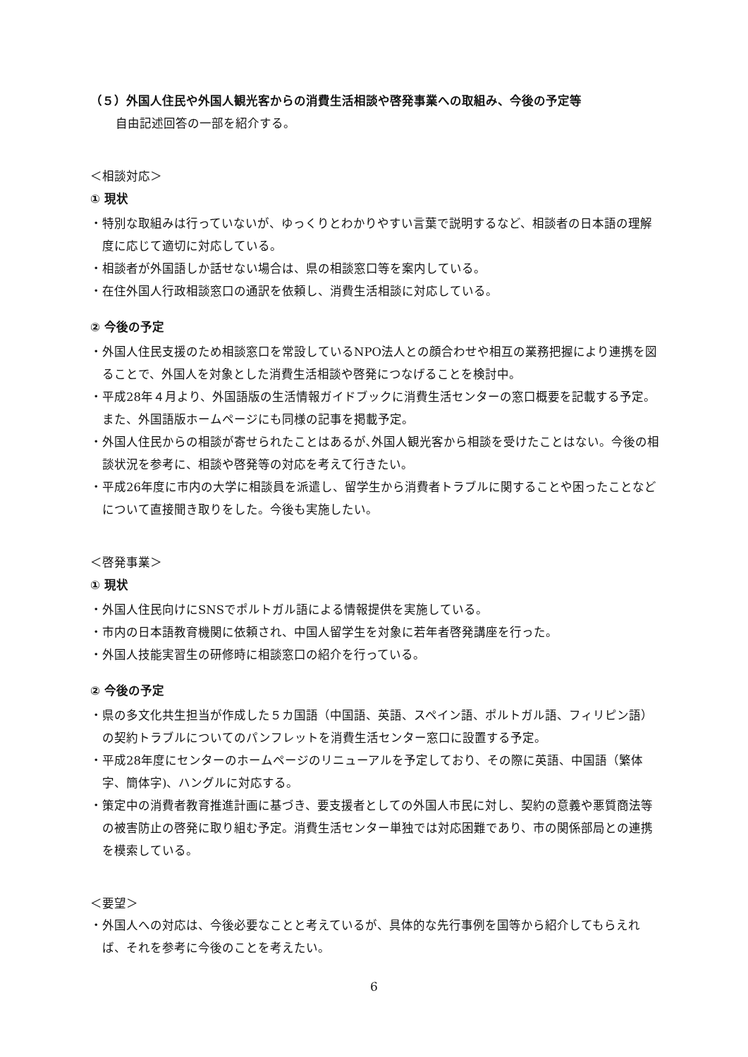（５）外国人住民や外国人観光客からの消費生活相談や啓発事業への取組み、今後の予定等
自由記述回答の一部を紹介する。
＜相談対応＞
① 現状
・特別な取組みは行っていないが、ゆっくりとわかりやすい言葉で説明するなど、相談者の日本語の理解度に応じて適切に対応している。
・相談者が外国語しか話せない場合は、県の相談窓口等を案内している。
・在住外国人行政相談窓口の通訳を依頼し、消費生活相談に対応している。
② 今後の予定
・外国人住民支援のため相談窓口を常設しているNPO法人との顔合わせや相互の業務把握により連携を図ることで、外国人を対象とした消費生活相談や啓発につなげることを検討中。
・平成28年４月より、外国語版の生活情報ガイドブックに消費生活センターの窓口概要を記載する予定。また、外国語版ホームページにも同様の記事を掲載予定。
・外国人住民からの相談が寄せられたことはあるが､外国人観光客から相談を受けたことはない。今後の相談状況を参考に、相談や啓発等の対応を考えて行きたい。
・平成26年度に市内の大学に相談員を派遣し、留学生から消費者トラブルに関することや困ったことなどについて直接聞き取りをした。今後も実施したい。
＜啓発事業＞
① 現状
・外国人住民向けにSNSでポルトガル語による情報提供を実施している。
・市内の日本語教育機関に依頼され、中国人留学生を対象に若年者啓発講座を行った。
・外国人技能実習生の研修時に相談窓口の紹介を行っている。
② 今後の予定
・県の多文化共生担当が作成した５カ国語（中国語、英語、スペイン語、ポルトガル語、フィリピン語）の契約トラブルについてのパンフレットを消費生活センター窓口に設置する予定。
・平成28年度にセンターのホームページのリニューアルを予定しており、その際に英語、中国語（繁体字、簡体字)、ハングルに対応する。
・策定中の消費者教育推進計画に基づき、要支援者としての外国人市民に対し、契約の意義や悪質商法等の被害防止の啓発に取り組む予定。消費生活センター単独では対応困難であり、市の関係部局との連携を模索している。
＜要望＞
・外国人への対応は、今後必要なことと考えているが、具体的な先行事例を国等から紹介してもらえれば、それを参考に今後のことを考えたい。
6